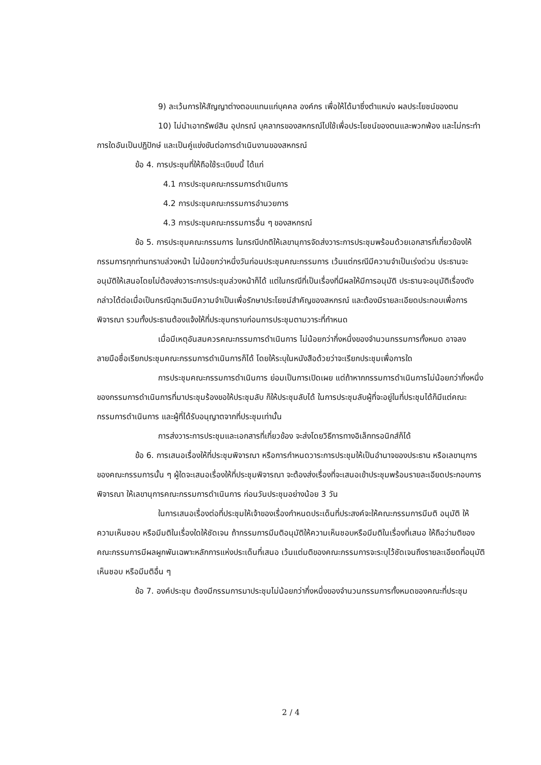9) ละเว้นการให้สัญญาต่างตอบแทนแก่บุคคล องค์กร เพื่อให้ได้มาซึ่งตำแหน่ง ผลประโยชน์ของตน
10) ไม่นำเอาทรัพย์สิน อุปกรณ์ บุคลากรของสหกรณ์ไปใช้เพื่อประโยชน์ของตนและพวกพ้อง และไม่กระทำการใดอันเป็นปฏิปักษ์ และเป็นคู่แข่งขันต่อการดำเนินงานของสหกรณ์
ข้อ 4. การประชุมที่ให้ถือใช้ระเบียบนี้ ได้แก่
4.1 การประชุมคณะกรรมการดำเนินการ
4.2 การประชุมคณะกรรมการอำนวยการ
4.3 การประชุมคณะกรรมการอื่น ๆ ของสหกรณ์
ข้อ 5. การประชุมคณะกรรมการ ในกรณีปกติให้เลขานุการจัดส่งวาระการประชุมพร้อมด้วยเอกสารที่เกี่ยวข้องให้กรรมการทุกท่านทราบล่วงหน้า ไม่น้อยกว่าหนึ่งวันก่อนประชุมคณะกรรมการ เว้นแต่กรณีมีความจำเป็นเร่งด่วน ประธานจะอนุมัติให้เสนอโดยไม่ต้องส่งวาระการประชุมล่วงหน้าก็ได้ แต่ในกรณีที่เป็นเรื่องที่มีผลให้มีการอนุมัติ ประธานจะอนุมัติเรื่องดังกล่าวได้ต่อเมื่อเป็นกรณีฉุกเฉินมีความจำเป็นเพื่อรักษาประโยชน์สำคัญของสหกรณ์ และต้องมีรายละเอียดประกอบเพื่อการพิจารณา รวมทั้งประธานต้องแจ้งให้ที่ประชุมทราบก่อนการประชุมตามวาระที่กำหนด
เมื่อมีเหตุอันสมควรคณะกรรมการดำเนินการ ไม่น้อยกว่ากึ่งหนึ่งของจำนวนกรรมการทั้งหมด อาจลงลายมือชื่อเรียกประชุมคณะกรรมการดำเนินการก็ได้ โดยให้ระบุในหนังสือด้วยว่าจะเรียกประชุมเพื่อการใด
การประชุมคณะกรรมการดำเนินการ ย่อมเป็นการเปิดเผย แต่ถ้าหากกรรมการดำเนินการไม่น้อยกว่ากึ่งหนึ่งของกรรมการดำเนินการที่มาประชุมร้องขอให้ประชุมลับ ก็ให้ประชุมลับได้ ในการประชุมลับผู้ที่จะอยู่ในที่ประชุมได้ก็มีแต่คณะกรรมการดำเนินการ และผู้ที่ได้รับอนุญาตจากที่ประชุมเท่านั้น
การส่งวาระการประชุมและเอกสารที่เกี่ยวข้อง จะส่งโดยวิธีการทางอิเล็กทรอนิกส์ก็ได้
ข้อ 6. การเสนอเรื่องให้ที่ประชุมพิจารณา หรือการกำหนดวาระการประชุมให้เป็นอำนาจของประธาน หรือเลขานุการ ของคณะกรรมการนั้น ๆ ผู้ใดจะเสนอเรื่องให้ที่ประชุมพิจารณา จะต้องส่งเรื่องที่จะเสนอเข้าประชุมพร้อมรายละเอียดประกอบการพิจารณา ให้เลขานุการคณะกรรมการดำเนินการ ก่อนวันประชุมอย่างน้อย 3 วัน
ในการเสนอเรื่องต่อที่ประชุมให้เจ้าของเรื่องกำหนดประเด็นที่ประสงค์จะให้คณะกรรมการมีมติ อนุมัติ ให้ความเห็นชอบ หรือมีมติในเรื่องใดให้ชัดเจน ถ้ากรรมการมีมติอนุมัติให้ความเห็นชอบหรือมีมติในเรื่องที่เสนอ ให้ถือว่ามติของคณะกรรมการมีผลผูกพันเฉพาะหลักการแห่งประเด็นที่เสนอ เว้นแต่มติของคณะกรรมการจะระบุไว้ชัดเจนถึงรายละเอียดที่อนุมัติ เห็นชอบ หรือมีมติอื่น ๆ
ข้อ 7. องค์ประชุม ต้องมีกรรมการมาประชุมไม่น้อยกว่ากึ่งหนึ่งของจำนวนกรรมการทั้งหมดของคณะที่ประชุม
2 / 4